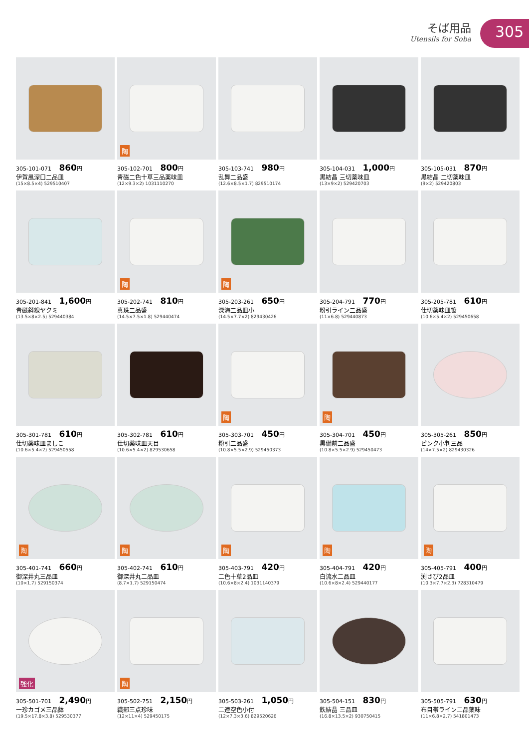そば用品
Utensils for Soba
305
305-101-071 860円
伊賀風深口二品皿
(15×8.5×4) 529510407
陶
305-102-701 800円
青磁二色十草三品薬味皿
(12×9.3×2) 1031110270
305-103-741 980円
乱舞二品盛
(12.6×8.5×1.7) 829510174
305-104-031 1,000円
黒結晶 三切薬味皿
(13×9×2) 529420703
305-105-031 870円
黒結晶 二切薬味皿
(9×2) 529420803
305-201-841 1,600円
青磁斜線ヤクミ
(13.5×8×2.5) 529440384
陶
305-202-741 810円
真珠二品盛
(14.5×7.5×1.8) 529440474
陶
305-203-261 650円
深海二品皿小
(14.5×7.7×2) 829430426
305-204-791 770円
粉引ライン二品盛
(11×6.8) 529440873
305-205-781 610円
仕切薬味皿笹
(10.6×5.4×2) 529450658
305-301-781 610円
仕切薬味皿ましこ
(10.6×5.4×2) 529450558
305-302-781 610円
仕切薬味皿天目
(10.6×5.4×2) 829530658
陶
305-303-701 450円
粉引二品盛
(10.8×5.5×2.9) 529450373
陶
305-304-701 450円
黒備前二品盛
(10.8×5.5×2.9) 529450473
305-305-261 850円
ピンク小判三品
(14×7.5×2) 829430326
陶
305-401-741 660円
御深井丸三品皿
(10×1.7) 529150374
陶
305-402-741 610円
御深井丸二品皿
(8.7×1.7) 529150474
陶
305-403-791 420円
二色十草2品皿
(10.6×8×2.4) 1031140379
陶
305-404-791 420円
白流水二品皿
(10.6×8×2.4) 529440177
陶
305-405-791 400円
渕さび2品皿
(10.3×7.7×2.3) 728310479
強化
305-501-701 2,490円
一珍カゴメ三品鉢
(19.5×17.8×3.8) 529530377
陶
305-502-751 2,150円
織部三点珍味
(12×11×4) 529450175
305-503-261 1,050円
二連空色小付
(12×7.3×3.6) 829520626
305-504-151 830円
鉄結晶 三品皿
(16.8×13.5×2) 930750415
305-505-791 630円
布目帯ライン二品薬味
(11×6.8×2.7) 541801473